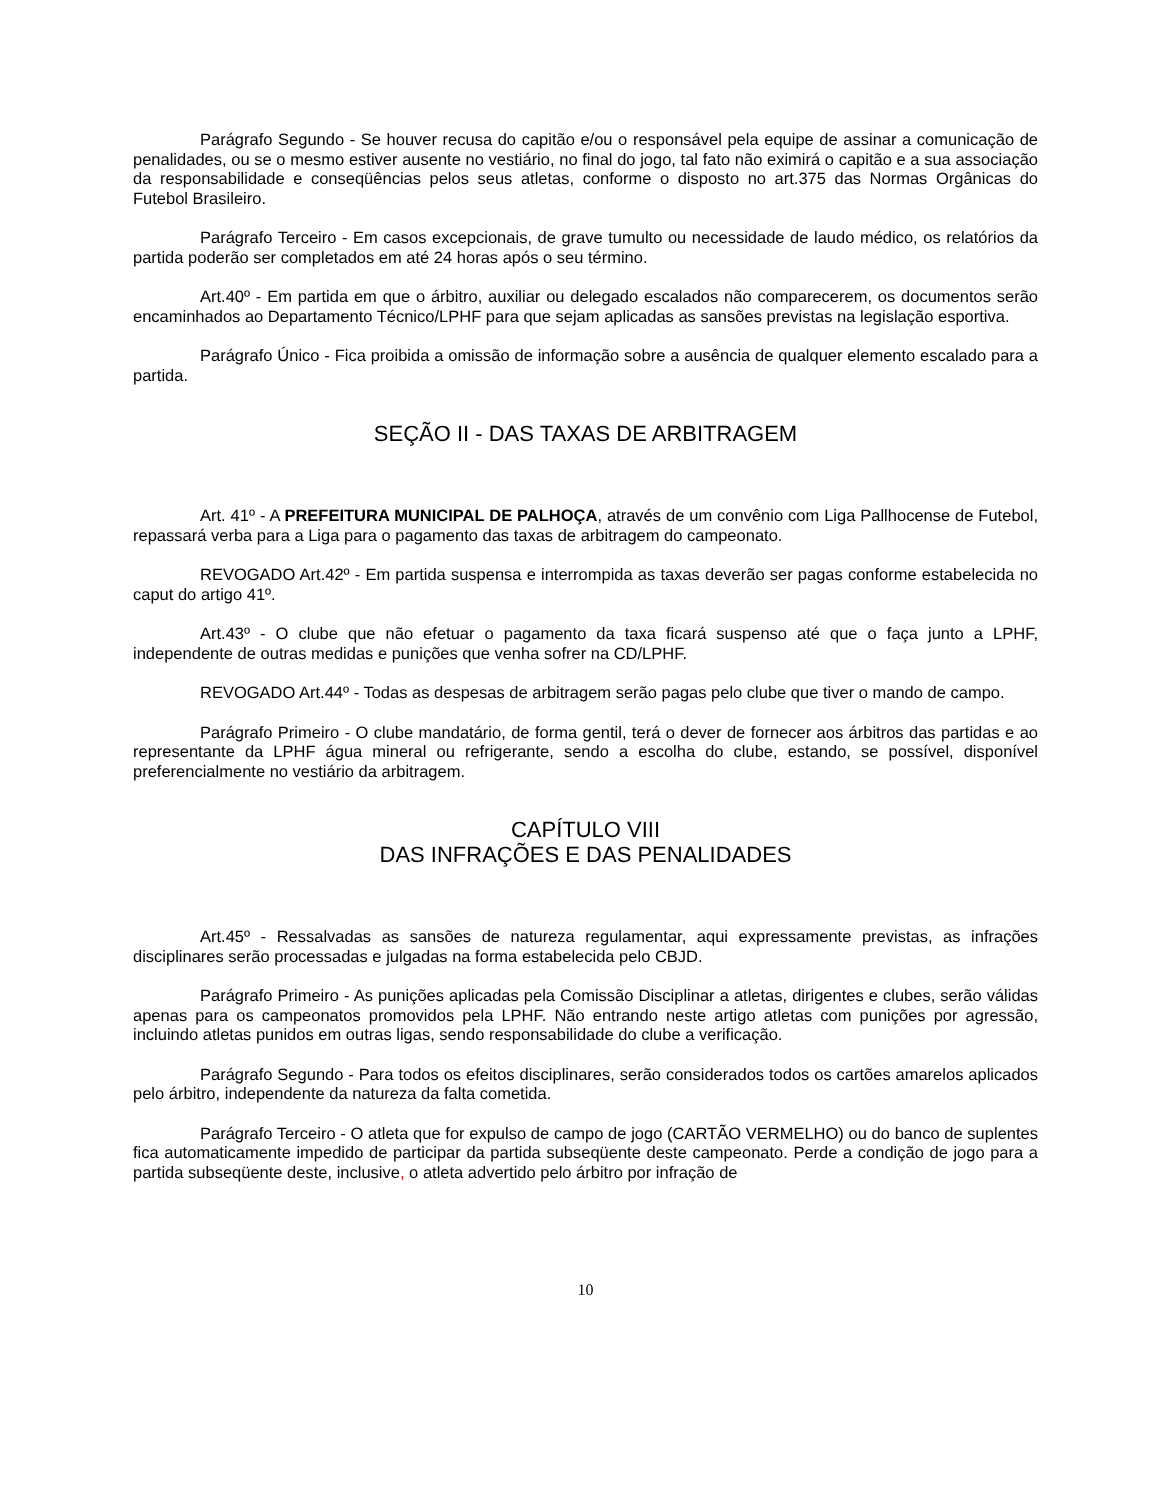Parágrafo Segundo - Se houver recusa do capitão e/ou o responsável pela equipe de assinar a comunicação de penalidades, ou se o mesmo estiver ausente no vestiário, no final do jogo, tal fato não eximirá o capitão e a sua associação da responsabilidade e conseqüências pelos seus atletas, conforme o disposto no art.375 das Normas Orgânicas do Futebol Brasileiro.
Parágrafo Terceiro - Em casos excepcionais, de grave tumulto ou necessidade de laudo médico, os relatórios da partida poderão ser completados em até 24 horas após o seu término.
Art.40º - Em partida em que o árbitro, auxiliar ou delegado escalados não comparecerem, os documentos serão encaminhados ao Departamento Técnico/LPHF para que sejam aplicadas as sansões previstas na legislação esportiva.
Parágrafo Único - Fica proibida a omissão de informação sobre a ausência de qualquer elemento escalado para a partida.
SEÇÃO II - DAS TAXAS DE ARBITRAGEM
Art. 41º - A PREFEITURA MUNICIPAL DE PALHOÇA, através de um convênio com Liga Pallhocense de Futebol, repassará verba para a Liga para o pagamento das taxas de arbitragem do campeonato.
REVOGADO Art.42º - Em partida suspensa e interrompida as taxas deverão ser pagas conforme estabelecida no caput do artigo 41º.
Art.43º - O clube que não efetuar o pagamento da taxa ficará suspenso até que o faça junto a LPHF, independente de outras medidas e punições que venha sofrer na CD/LPHF.
REVOGADO Art.44º - Todas as despesas de arbitragem serão pagas pelo clube que tiver o mando de campo.
Parágrafo Primeiro - O clube mandatário, de forma gentil, terá o dever de fornecer aos árbitros das partidas e ao representante da LPHF água mineral ou refrigerante, sendo a escolha do clube, estando, se possível, disponível preferencialmente no vestiário da arbitragem.
CAPÍTULO VIII
DAS INFRAÇÕES E DAS PENALIDADES
Art.45º - Ressalvadas as sansões de natureza regulamentar, aqui expressamente previstas, as infrações disciplinares serão processadas e julgadas na forma estabelecida pelo CBJD.
Parágrafo Primeiro - As punições aplicadas pela Comissão Disciplinar a atletas, dirigentes e clubes, serão válidas apenas para os campeonatos promovidos pela LPHF. Não entrando neste artigo atletas com punições por agressão, incluindo atletas punidos em outras ligas, sendo responsabilidade do clube a verificação.
Parágrafo Segundo - Para todos os efeitos disciplinares, serão considerados todos os cartões amarelos aplicados pelo árbitro, independente da natureza da falta cometida.
Parágrafo Terceiro - O atleta que for expulso de campo de jogo (CARTÃO VERMELHO) ou do banco de suplentes fica automaticamente impedido de participar da partida subseqüente deste campeonato. Perde a condição de jogo para a partida subseqüente deste, inclusive, o atleta advertido pelo árbitro por infração de
10